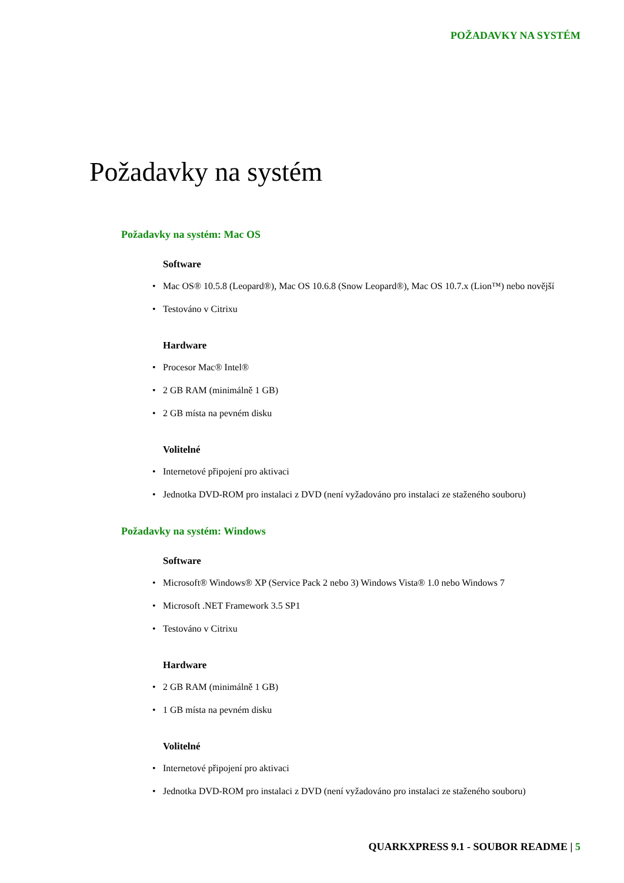POŽADAVKY NA SYSTÉM
Požadavky na systém
Požadavky na systém: Mac OS
Software
• Mac OS® 10.5.8 (Leopard®), Mac OS 10.6.8 (Snow Leopard®), Mac OS 10.7.x (Lion™) nebo novější
• Testováno v Citrixu
Hardware
• Procesor Mac® Intel®
• 2 GB RAM (minimálně 1 GB)
• 2 GB místa na pevném disku
Volitelné
• Internetové připojení pro aktivaci
• Jednotka DVD-ROM pro instalaci z DVD (není vyžadováno pro instalaci ze staženého souboru)
Požadavky na systém: Windows
Software
• Microsoft® Windows® XP (Service Pack 2 nebo 3) Windows Vista® 1.0 nebo Windows 7
• Microsoft .NET Framework 3.5 SP1
• Testováno v Citrixu
Hardware
• 2 GB RAM (minimálně 1 GB)
• 1 GB místa na pevném disku
Volitelné
• Internetové připojení pro aktivaci
• Jednotka DVD-ROM pro instalaci z DVD (není vyžadováno pro instalaci ze staženého souboru)
QUARKXPRESS 9.1 - SOUBOR README | 5